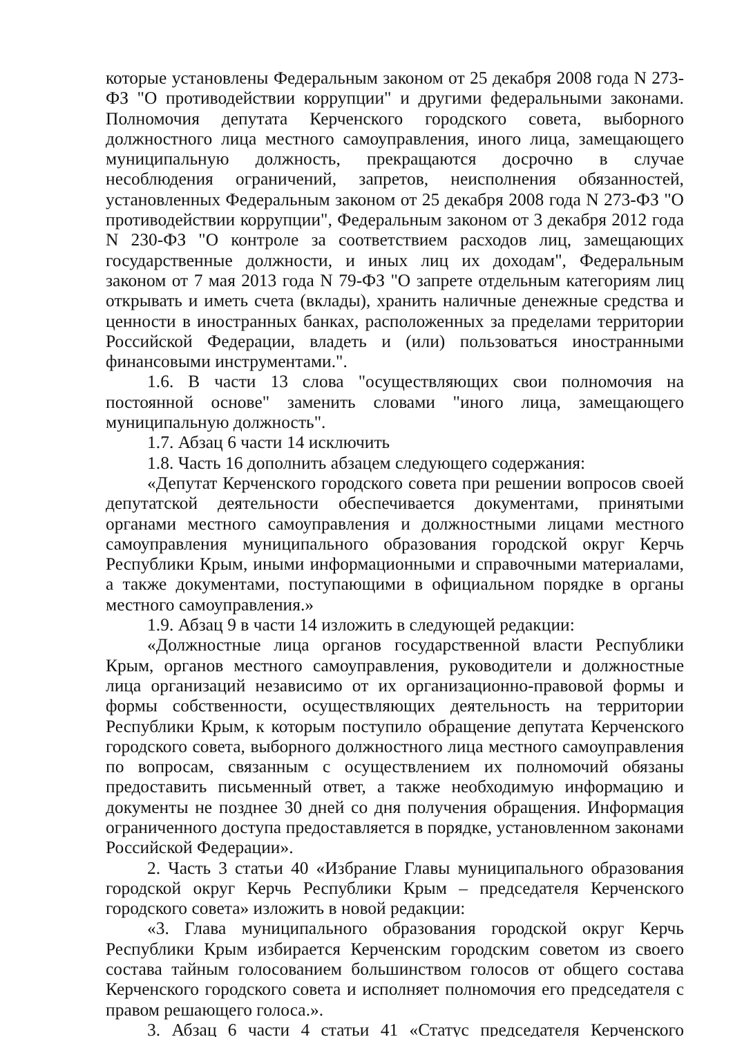которые установлены Федеральным законом от 25 декабря 2008 года N 273-ФЗ "О противодействии коррупции" и другими федеральными законами. Полномочия депутата Керченского городского совета, выборного должностного лица местного самоуправления, иного лица, замещающего муниципальную должность, прекращаются досрочно в случае несоблюдения ограничений, запретов, неисполнения обязанностей, установленных Федеральным законом от 25 декабря 2008 года N 273-ФЗ "О противодействии коррупции", Федеральным законом от 3 декабря 2012 года N 230-ФЗ "О контроле за соответствием расходов лиц, замещающих государственные должности, и иных лиц их доходам", Федеральным законом от 7 мая 2013 года N 79-ФЗ "О запрете отдельным категориям лиц открывать и иметь счета (вклады), хранить наличные денежные средства и ценности в иностранных банках, расположенных за пределами территории Российской Федерации, владеть и (или) пользоваться иностранными финансовыми инструментами.".
1.6. В части 13 слова "осуществляющих свои полномочия на постоянной основе" заменить словами "иного лица, замещающего муниципальную должность".
1.7. Абзац 6 части 14 исключить
1.8. Часть 16 дополнить абзацем следующего содержания:
«Депутат Керченского городского совета при решении вопросов своей депутатской деятельности обеспечивается документами, принятыми органами местного самоуправления и должностными лицами местного самоуправления муниципального образования городской округ Керчь Республики Крым, иными информационными и справочными материалами, а также документами, поступающими в официальном порядке в органы местного самоуправления.»
1.9. Абзац 9 в части 14 изложить в следующей редакции:
«Должностные лица органов государственной власти Республики Крым, органов местного самоуправления, руководители и должностные лица организаций независимо от их организационно-правовой формы и формы собственности, осуществляющих деятельность на территории Республики Крым, к которым поступило обращение депутата Керченского городского совета, выборного должностного лица местного самоуправления по вопросам, связанным с осуществлением их полномочий обязаны предоставить письменный ответ, а также необходимую информацию и документы не позднее 30 дней со дня получения обращения. Информация ограниченного доступа предоставляется в порядке, установленном законами Российской Федерации».
2. Часть 3 статьи 40 «Избрание Главы муниципального образования городской округ Керчь Республики Крым – председателя Керченского городского совета» изложить в новой редакции:
«3. Глава муниципального образования городской округ Керчь Республики Крым избирается Керченским городским советом из своего состава тайным голосованием большинством голосов от общего состава Керченского городского совета и исполняет полномочия его председателя с правом решающего голоса.».
3. Абзац 6 части 4 статьи 41 «Статус председателя Керченского